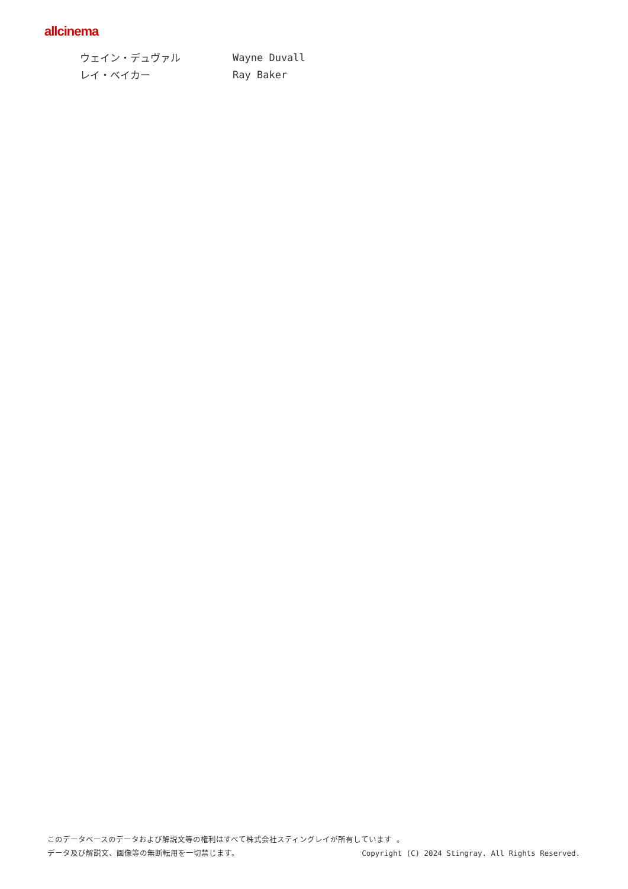allcinema
ウェイン・デュヴァル Wayne Duvall
レイ・ベイカー Ray Baker
このデータベースのデータおよび解説文等の権利はすべて株式会社スティングレイが所有しています 。
データ及び解説文、画像等の無断転用を一切禁じます。 Copyright (C) 2024 Stingray. All Rights Reserved.